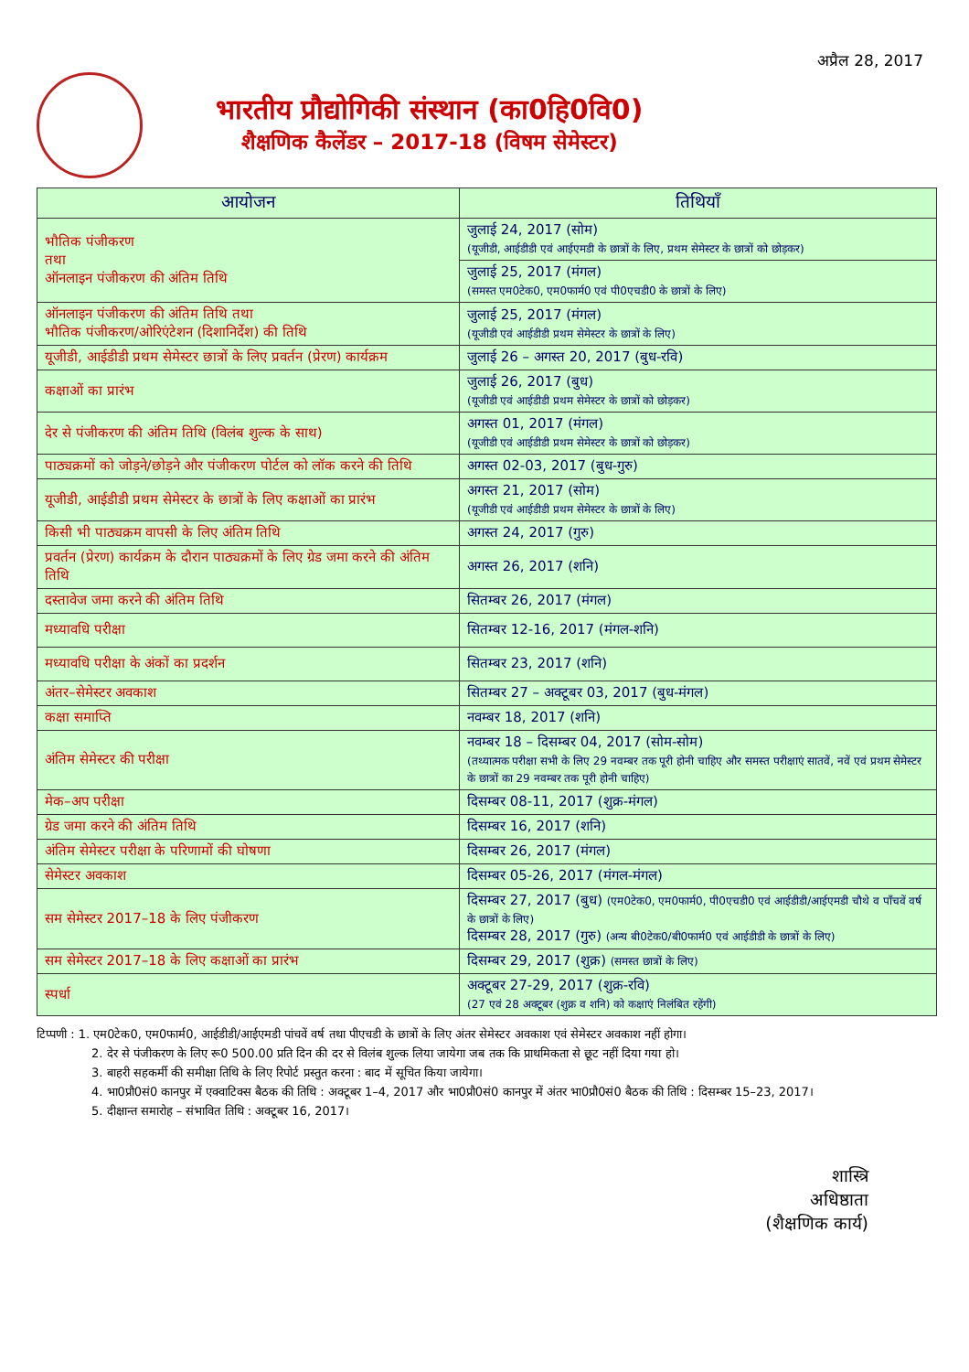अप्रैल 28, 2017
भारतीय प्रौद्योगिकी संस्थान (का0हि0वि0)
शैक्षणिक कैलेंडर – 2017-18 (विषम सेमेस्टर)
| आयोजन | तिथियाँ |
| --- | --- |
| भौतिक पंजीकरण तथा ऑनलाइन पंजीकरण की अंतिम तिथि | जुलाई 24, 2017 (सोम) (यूजीडी, आईडीडी एवं आईएमडी के छात्रों के लिए, प्रथम सेमेस्टर के छात्रों को छोड़कर) |
| | जुलाई 25, 2017 (मंगल) (समस्त एम0टेक0, एम0फार्म0 एवं पी0एचडी0 के छात्रों के लिए) |
| ऑनलाइन पंजीकरण की अंतिम तिथि तथा भौतिक पंजीकरण/ओरिएंटेशन (दिशानिर्देश) की तिथि | जुलाई 25, 2017 (मंगल) (यूजीडी एवं आईडीडी प्रथम सेमेस्टर के छात्रों के लिए) |
| यूजीडी, आईडीडी प्रथम सेमेस्टर छात्रों के लिए प्रवर्तन (प्रेरण) कार्यक्रम | जुलाई 26 – अगस्त 20, 2017 (बुध-रवि) |
| कक्षाओं का प्रारंभ | जुलाई 26, 2017 (बुध) (यूजीडी एवं आईडीडी प्रथम सेमेस्टर के छात्रों को छोड़कर) |
| देर से पंजीकरण की अंतिम तिथि (विलंब शुल्क के साथ) | अगस्त 01, 2017 (मंगल) (यूजीडी एवं आईडीडी प्रथम सेमेस्टर के छात्रों को छोड़कर) |
| पाठ्यक्रमों को जोड़ने/छोड़ने और पंजीकरण पोर्टल को लॉक करने की तिथि | अगस्त 02-03, 2017 (बुध-गुरु) |
| यूजीडी, आईडीडी प्रथम सेमेस्टर के छात्रों के लिए कक्षाओं का प्रारंभ | अगस्त 21, 2017 (सोम) (यूजीडी एवं आईडीडी प्रथम सेमेस्टर के छात्रों के लिए) |
| किसी भी पाठ्यक्रम वापसी के लिए अंतिम तिथि | अगस्त 24, 2017 (गुरु) |
| प्रवर्तन (प्रेरण) कार्यक्रम के दौरान पाठ्यक्रमों के लिए ग्रेड जमा करने की अंतिम तिथि | अगस्त 26, 2017 (शनि) |
| दस्तावेज जमा करने की अंतिम तिथि | सितम्बर 26, 2017 (मंगल) |
| मध्यावधि परीक्षा | सितम्बर 12-16, 2017 (मंगल-शनि) |
| मध्यावधि परीक्षा के अंकों का प्रदर्शन | सितम्बर 23, 2017 (शनि) |
| अंतर–सेमेस्टर अवकाश | सितम्बर 27 – अक्टूबर 03, 2017 (बुध-मंगल) |
| कक्षा समाप्ति | नवम्बर 18, 2017 (शनि) |
| अंतिम सेमेस्टर की परीक्षा | नवम्बर 18 – दिसम्बर 04, 2017 (सोम-सोम) (तथ्यात्मक परीक्षा सभी के लिए 29 नवम्बर तक पूरी होनी चाहिए और समस्त परीक्षाएं सातवें, नवें एवं प्रथम सेमेस्टर के छात्रों का 29 नवम्बर तक पूरी होनी चाहिए) |
| मेक–अप परीक्षा | दिसम्बर 08-11, 2017 (शुक्र-मंगल) |
| ग्रेड जमा करने की अंतिम तिथि | दिसम्बर 16, 2017 (शनि) |
| अंतिम सेमेस्टर परीक्षा के परिणामों की घोषणा | दिसम्बर 26, 2017 (मंगल) |
| सेमेस्टर अवकाश | दिसम्बर 05-26, 2017 (मंगल-मंगल) |
| सम सेमेस्टर 2017–18 के लिए पंजीकरण | दिसम्बर 27, 2017 (बुध) (एम0टेक0, एम0फार्म0, पी0एचडी0 एवं आईडीडी/आईएमडी चौथे व पाँचवें वर्ष के छात्रों के लिए) दिसम्बर 28, 2017 (गुरु) (अन्य बी0टेक0/बी0फार्म0 एवं आईडीडी के छात्रों के लिए) |
| सम सेमेस्टर 2017–18 के लिए कक्षाओं का प्रारंभ | दिसम्बर 29, 2017 (शुक्र) (समस्त छात्रों के लिए) |
| स्पर्धा | अक्टूबर 27-29, 2017 (शुक्र-रवि) (27 एवं 28 अक्टूबर (शुक्र व शनि) को कक्षाएं निलंबित रहेंगी) |
टिप्पणी : 1. एम0टेक0, एम0फार्म0, आईडीडी/आईएमडी पांचवें वर्ष तथा पीएचडी के छात्रों के लिए अंतर सेमेस्टर अवकाश एवं सेमेस्टर अवकाश नहीं होगा।
2. देर से पंजीकरण के लिए रू0 500.00 प्रति दिन की दर से विलंब शुल्क लिया जायेगा जब तक कि प्राथमिकता से छूट नहीं दिया गया हो।
3. बाहरी सहकर्मी की समीक्षा तिथि के लिए रिपोर्ट प्रस्तुत करना : बाद में सूचित किया जायेगा।
4. भा0प्रौ0सं0 कानपुर में एक्वाटिक्स बैठक की तिथि : अक्टूबर 1–4, 2017 और भा0प्रौ0सं0 कानपुर में अंतर भा0प्रौ0सं0 बैठक की तिथि : दिसम्बर 15–23, 2017।
5. दीक्षान्त समारोह – संभावित तिथि : अक्टूबर 16, 2017।
शास्त्रि
अधिष्ठाता
(शैक्षणिक कार्य)